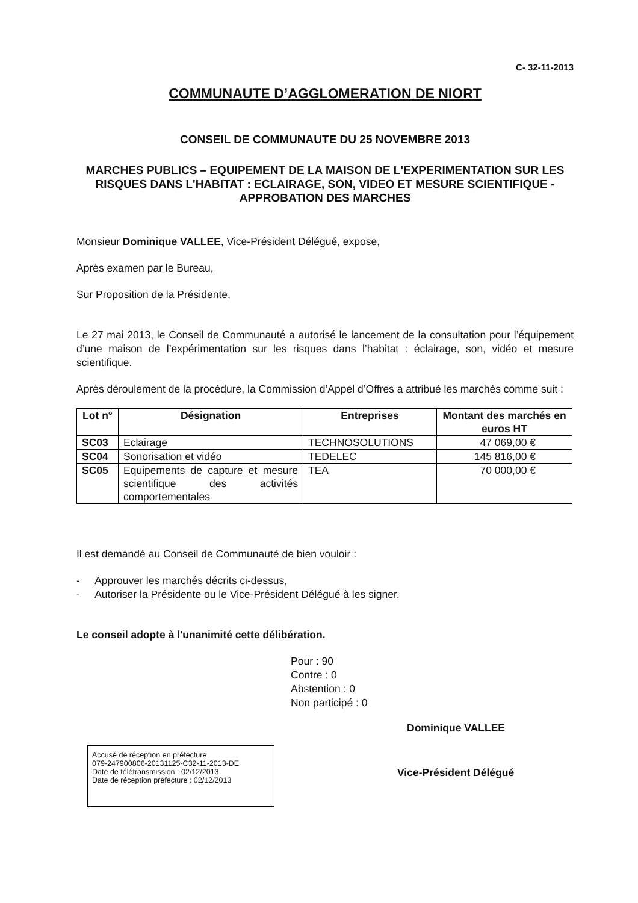C- 32-11-2013
COMMUNAUTE D’AGGLOMERATION DE NIORT
CONSEIL DE COMMUNAUTE DU 25 NOVEMBRE 2013
MARCHES PUBLICS – EQUIPEMENT DE LA MAISON DE L'EXPERIMENTATION SUR LES RISQUES DANS L'HABITAT : ECLAIRAGE, SON, VIDEO ET MESURE SCIENTIFIQUE - APPROBATION DES MARCHES
Monsieur Dominique VALLEE, Vice-Président Délégué, expose,
Après examen par le Bureau,
Sur Proposition de la Présidente,
Le 27 mai 2013, le Conseil de Communauté a autorisé le lancement de la consultation pour l’équipement d’une maison de l’expérimentation sur les risques dans l’habitat : éclairage, son, vidéo et mesure scientifique.
Après déroulement de la procédure, la Commission d’Appel d’Offres a attribué les marchés comme suit :
| Lot n° | Désignation | Entreprises | Montant des marchés en euros HT |
| --- | --- | --- | --- |
| SC03 | Eclairage | TECHNOSOLUTIONS | 47 069,00 € |
| SC04 | Sonorisation et vidéo | TEDELEC | 145 816,00 € |
| SC05 | Equipements de capture et mesure scientifique des activités comportementales | TEA | 70 000,00 € |
Il est demandé au Conseil de Communauté de bien vouloir :
- Approuver les marchés décrits ci-dessus,
- Autoriser la Présidente ou le Vice-Président Délégué à les signer.
Le conseil adopte à l'unanimité cette délibération.
Pour : 90
Contre : 0
Abstention : 0
Non participé : 0
Dominique VALLEE
Accusé de réception en préfecture
079-247900806-20131125-C32-11-2013-DE
Date de télétransmission : 02/12/2013
Date de réception préfecture : 02/12/2013
Vice-Président Délégué